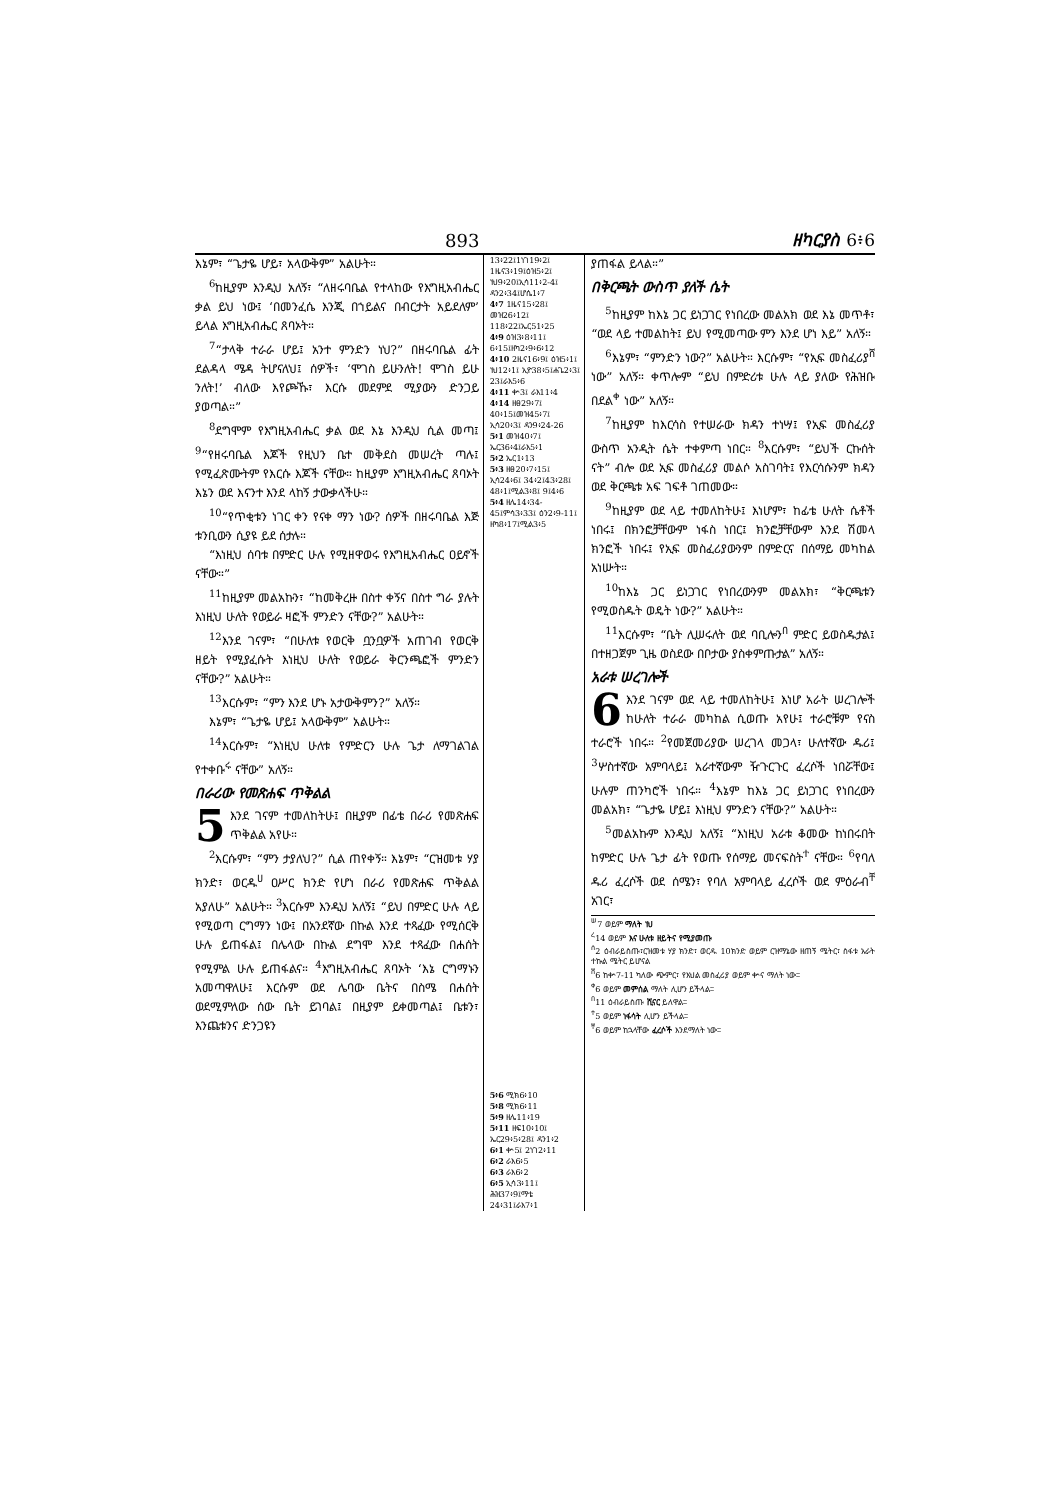893 ዘካርያስ 6፥6
እኔም፣ “ጌታዬ ሆይ፣ አላውቅም” አልሁት።
<sup>6</sup> ከዚያም እንዲህ አለኝ፣ “ለዘሩባቤል የተላከው የእግዚአብሔር ቃል ይህ ነው፤ ‘በመንፈሴ እንጂ በኀይልና በብርታት አይደለም’ ይላል እግዚአብሔር ጸባኦት።
<sup>7</sup> “ታላቅ ተራራ ሆይ፤ አንተ ምንድን ነህ?” በዘሩባቤል ፊት ደልዳላ ሜዳ ትሆናለህ፤ ሰዎች፣ ‘ሞገስ ይሁንለት! ሞገስ ይሁ ንለት!’ ብለው እየጮኹ፣ እርሱ መደምደ ሚያውን ድንጋይ ያወጣል።”
<sup>8</sup> ደግሞም የእግዚአብሔር ቃል ወደ እኔ እንዲህ ሲል መጣ፤ <sup>9</sup>“የዘሩባቤል እጆች የዚህን ቤተ መቅደስ መሠረት ጣሉ፤ የሚፈጽሙትም የእርሱ እጆች ናቸው። ከዚያም እግዚአብሔር ጸባኦት እኔን ወደ እናንተ እንደ ላከኝ ታውቃላችሁ።
<sup>10</sup> “የጥቂቱን ነገር ቀን የናቀ ማን ነው? ሰዎች በዘሩባቤል እጅ ቱንቢውን ሲያዩ ይደ ሰታሉ።
“እነዚህ ሰባቱ በምድር ሁሉ የሚዘዋወሩ የእግዚአብሔር ዐይኖች ናቸው።”
<sup>11</sup> ከዚያም መልአኩን፣ “ከመቅረዙ በስተ ቀኝና በስተ ግራ ያሉት እነዚህ ሁለት የወይራ ዛፎች ምንድን ናቸው?” አልሁት።
<sup>12</sup> እንደ ገናም፣ “በሁለቱ የወርቅ ቧንቧዎች አጠገብ የወርቅ ዘይት የሚያፈሱት እነዚህ ሁለት የወይራ ቅርንጫፎች ምንድን ናቸው?” አልሁት።
<sup>13</sup> እርሱም፣ “ምን እንደ ሆኑ አታውቅምን?” አለኝ።
እኔም፣ “ጌታዬ ሆይ፤ አላውቅም” አልሁት።
<sup>14</sup> እርሱም፣ “እነዚህ ሁለቱ የምድርን ሁሉ ጌታ ለማገልገል የተቀቡ<sup>ሩ</sup> ናቸው” አለኝ።
በራሪው የመጽሐፍ ጥቅልል
5 እንደ ገናም ተመለከትሁ፤ በዚያም በፊቴ በራሪ የመጽሐፍ ጥቅልል አየሁ።
<sup>2</sup> እርሱም፣ “ምን ታያለህ?” ሲል ጠየቀኝ። እኔም፣ “ርዝመቱ ሃያ ክንድ፣ ወርዱ<sup>ሀ</sup> ዐሥር ክንድ የሆነ በራሪ የመጽሐፍ ጥቅልል አያለሁ” አልሁት። <sup>3</sup>እርሱም እንዲህ አለኝ፤ “ይህ በምድር ሁሉ ላይ የሚወጣ ርግማን ነው፤ በአንደኛው በኩል እንደ ተጻፈው የሚሰርቅ ሁሉ ይጠፋል፤ በሌላው በኩል ደግሞ እንደ ተጻፈው በሐሰት የሚምል ሁሉ ይጠፋልና። <sup>4</sup>እግዚአብሔር ጸባኦት ‘እኔ ርግማኑን አመጣዋለሁ፤ እርሱም ወደ ሌባው ቤትና በስሜ በሐሰት ወደሚምለው ሰው ቤት ይገባል፤ በዚያም ይቀመጣል፤ ቤቱን፣ እንጨቱንና ድንጋዩን
13፥22፤1ነገ19፥2፤ 1ዜና3፥19፤ዕዝ5፥2፤ ነህ9፥20፤ኢሳ11፥2-4፤ ዳን2፥34፤ሆሴ1፥7
4፥7 1ዜና15፥28፤ መዝ26፥12፤ 118፥22፤ኤር51፥25
4፥9 ዕዝ3፥8፥11፤ 6፥15፤ዘካ2፥9፥6፥12
4፥10 2ዜና16፥9፤ ዕዝ5፥1፤ ነህ12፥1፤ ኢዮ38፥5፤ሐጌ2፥3፤ 23፤ራእ5፥6
4፥11 ቍ3፤ ራእ11፥4
4፥14 ዘፀ29፥7፤ 40፥15፤መዝ45፥7፤ ኢሳ20፥3፤ ዳን9፥24-26
5፥1 መዝ40፥7፤ ኤር36፥4፤ራእ5፥1
5፥2 ኤር1፥13
5፥3 ዘፀ20፥7፥15፤ ኢሳ24፥6፤ 34፥2፤43፥28፤ 48፥1፤ሚል3፥8፤ 9፤4፥6
5፥4 ዘሌ14፥34-45፤ምሳ3፥33፤ ዕን2፥9-11፤ ዘካ8፥17፤ሚል3፥5
5፥6 ሚክ6፥10
5፥8 ሚክ6፥11
5፥9 ዘሌ11፥19
5፥11 ዘፍ10፥10፤ ኤር29፥5፥28፤ ዳን1፥2
6፥1 ቍ5፤ 2ነገ2፥11
6፥2 ራእ6፥5
6፥3 ራእ6፥2
6፥5 ኢሳ3፥11፤ ሕዝ37፥9፤ማቴ 24፥31፤ራእ7፥1
ያጠፋል ይላል።”
በቅርጫት ውስጥ ያለች ሴት
<sup>5</sup> ከዚያም ከእኔ ጋር ይነጋገር የነበረው መልአክ ወደ እኔ መጥቶ፣ “ወደ ላይ ተመልከት፤ ይህ የሚመጣው ምን እንደ ሆነ እይ” አለኝ።
<sup>6</sup> እኔም፣ “ምንድን ነው?” አልሁት። እርሱም፣ “የኢፍ መስፈሪያ<sup>ሸ</sup> ነው” አለኝ። ቀጥሎም “ይህ በምድሪቱ ሁሉ ላይ ያለው የሕዝቡ በደል<sup>ቀ</sup> ነው” አለኝ።
<sup>7</sup> ከዚያም ከእርሳስ የተሠራው ክዳን ተነሣ፤ የኢፍ መስፈሪያ ውስጥ አንዲት ሴት ተቀምጣ ነበር። <sup>8</sup>እርሱም፣ “ይህች ርኩሰት ናት” ብሎ ወደ ኢፍ መስፈሪያ መልሶ አስገባት፤ የእርሳሱንም ክዳን ወደ ቅርጫቱ አፍ ገፍቶ ገጠመው።
<sup>9</sup> ከዚያም ወደ ላይ ተመለከትሁ፤ እነሆም፣ ከፊቴ ሁለት ሴቶች ነበሩ፤ በክንፎቻቸውም ነፋስ ነበር፤ ክንፎቻቸውም እንደ ሽመላ ክንፎች ነበሩ፤ የኢፍ መስፈሪያውንም በምድርና በሰማይ መካከል አነሡት።
<sup>10</sup> ከእኔ ጋር ይነጋገር የነበረውንም መልአክ፣ “ቅርጫቱን የሚወስዱት ወዴት ነው?” አልሁት።
<sup>11</sup> እርሱም፣ “ቤት ሊሠሩለት ወደ ባቢሎን<sup>በ</sup> ምድር ይወስዱታል፤ በተዘጋጀም ጊዜ ወስደው በቦታው ያስቀምጡታል” አለኝ።
አራቱ ሠረገሎች
6 እንደ ገናም ወደ ላይ ተመለከትሁ፤ እነሆ አራት ሠረገሎች ከሁለት ተራራ መካከል ሲወጡ አየሁ፤ ተራሮቹም የናስ ተራሮች ነበሩ። <sup>2</sup>የመጀመሪያው ሠረገላ መጋላ፣ ሁለተኛው ዱሪ፤ <sup>3</sup>ሦስተኛው አምባላይ፤ አራተኛውም ዥጉርጉር ፈረሶች ነበሯቸው፤ ሁሉም ጠንካሮች ነበሩ። <sup>4</sup>እኔም ከእኔ ጋር ይነጋገር የነበረውን መልአክ፣ “ጌታዬ ሆይ፤ እነዚህ ምንድን ናቸው?” አልሁት።
<sup>5</sup> መልአኩም እንዲህ አለኝ፤ “እነዚህ አራቱ ቆመው ከነበሩበት ከምድር ሁሉ ጌታ ፊት የወጡ የሰማይ መናፍስት<sup>ተ</sup> ናቸው። <sup>6</sup>የባለ ዱሪ ፈረሶች ወደ ሰሜን፣ የባለ አምባላይ ፈረሶች ወደ ምዕራብ<sup>ቸ</sup> አገር፣
<sup>ሠ</sup>7 ወይም ማለት ነህ
<sup>ረ</sup>14 ወይም እና ሁለቱ ዘይትና የሚያመጡ
<sup>ሰ</sup>2 ዕብራይስጡ፣ርዝመቱ ሃያ ክንድ፣ ወርዱ 10ክንድ ወይም ርዝማኔው ዘጠኝ ሜትር፣ ስፋቱ አራት ተኩል ሜትር ይሆናል
<sup>ሸ</sup>6 ከቍ7-11 ካለው ጭምር፣ የእህል መስፈሪያ ወይም ቍና ማለት ነው።
<sup>ቀ</sup>6 ወይም መምሰል ማለት ሊሆን ይችላል።
<sup>በ</sup>11 ዕብራይስጡ ሺናር ይለዋል።
<sup>ተ</sup>5 ወይም ነፋሳት ሊሆን ይችላል።
<sup>ቸ</sup>6 ወይም ከኋላቸው ፈረሶች እንደማለት ነው።